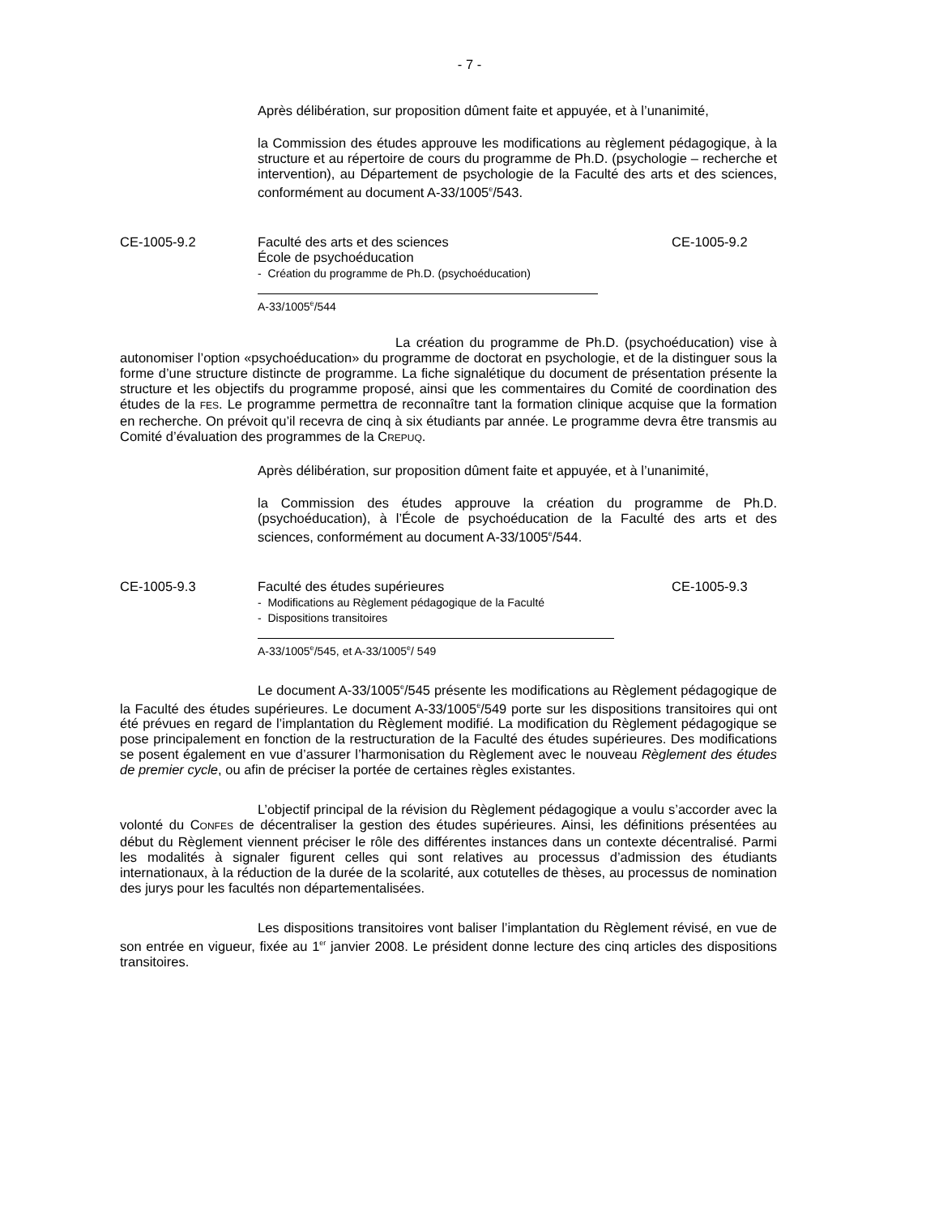- 7 -
Après délibération, sur proposition dûment faite et appuyée, et à l’unanimité,
la Commission des études approuve les modifications au règlement pédagogique, à la structure et au répertoire de cours du programme de Ph.D. (psychologie – recherche et intervention), au Département de psychologie de la Faculté des arts et des sciences, conformément au document A-33/1005<sup>e</sup>/543.
CE-1005-9.2 Faculté des arts et des sciences
École de psychoéducation
- Création du programme de Ph.D. (psychoéducation)
A-33/1005<sup>e</sup>/544
CE-1005-9.2
La création du programme de Ph.D. (psychoéducation) vise à autonomiser l’option «psychoéducation» du programme de doctorat en psychologie, et de la distinguer sous la forme d’une structure distincte de programme. La fiche signalétique du document de présentation présente la structure et les objectifs du programme proposé, ainsi que les commentaires du Comité de coordination des études de la FES. Le programme permettra de reconnaître tant la formation clinique acquise que la formation en recherche. On prévoit qu’il recevra de cinq à six étudiants par année. Le programme devra être transmis au Comité d’évaluation des programmes de la CREPUQ.
Après délibération, sur proposition dûment faite et appuyée, et à l’unanimité,
la Commission des études approuve la création du programme de Ph.D. (psychoéducation), à l’École de psychoéducation de la Faculté des arts et des sciences, conformément au document A-33/1005<sup>e</sup>/544.
CE-1005-9.3 Faculté des études supérieures
- Modifications au Règlement pédagogique de la Faculté
- Dispositions transitoires
A-33/1005<sup>e</sup>/545, et A-33/1005<sup>e</sup>/ 549
CE-1005-9.3
Le document A-33/1005<sup>e</sup>/545 présente les modifications au Règlement pédagogique de la Faculté des études supérieures. Le document A-33/1005<sup>e</sup>/549 porte sur les dispositions transitoires qui ont été prévues en regard de l’implantation du Règlement modifié. La modification du Règlement pédagogique se pose principalement en fonction de la restructuration de la Faculté des études supérieures. Des modifications se posent également en vue d’assurer l’harmonisation du Règlement avec le nouveau Règlement des études de premier cycle, ou afin de préciser la portée de certaines règles existantes.
L’objectif principal de la révision du Règlement pédagogique a voulu s’accorder avec la volonté du CONFES de décentraliser la gestion des études supérieures. Ainsi, les définitions présentées au début du Règlement viennent préciser le rôle des différentes instances dans un contexte décentralisé. Parmi les modalités à signaler figurent celles qui sont relatives au processus d’admission des étudiants internationaux, à la réduction de la durée de la scolarité, aux cotutelles de thèses, au processus de nomination des jurys pour les facultés non départementalisées.
Les dispositions transitoires vont baliser l’implantation du Règlement révisé, en vue de son entrée en vigueur, fixée au 1<sup>er</sup> janvier 2008. Le président donne lecture des cinq articles des dispositions transitoires.